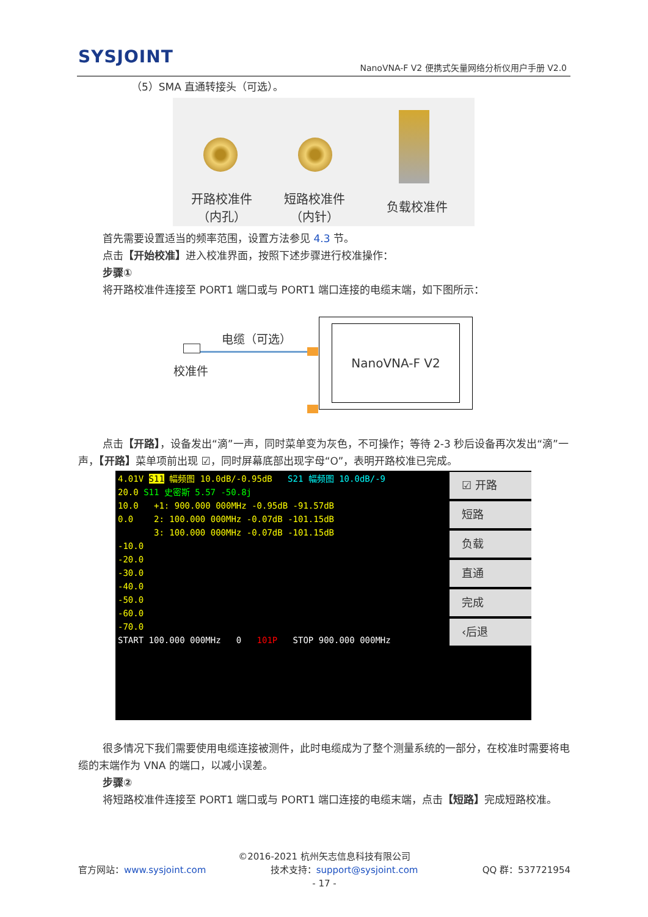SYSJOINT
NanoVNA-F V2 便携式矢量网络分析仪用户手册 V2.0
（5）SMA 直通转接头（可选）。
开路校准件
（内孔）
短路校准件
（内针）
负载校准件
首先需要设置适当的频率范围，设置方法参见 4.3 节。
点击【开始校准】进入校准界面，按照下述步骤进行校准操作：
步骤①
将开路校准件连接至 PORT1 端口或与 PORT1 端口连接的电缆末端，如下图所示：
电缆（可选）
校准件
NanoVNA-F V2
点击【开路】，设备发出“滴”一声，同时菜单变为灰色，不可操作；等待 2-3 秒后设备再次发出“滴”一声，【开路】菜单项前出现 ☑，同时屏幕底部出现字母“O”，表明开路校准已完成。
4.01V S11 幅频图 10.0dB/-0.95dB S21 幅频图 10.0dB/-9
20.0 S11 史密斯 5.57 -50.8j
10.0 +1: 900.000 000MHz -0.95dB -91.57dB
0.0 2: 100.000 000MHz -0.07dB -101.15dB
3: 100.000 000MHz -0.07dB -101.15dB
-10.0
-20.0
-30.0
-40.0
-50.0
-60.0
-70.0
START 100.000 000MHz 0 101P STOP 900.000 000MHz
☑ 开路
短路
负载
直通
完成
‹后退
很多情况下我们需要使用电缆连接被测件，此时电缆成为了整个测量系统的一部分，在校准时需要将电缆的末端作为 VNA 的端口，以减小误差。
步骤②
将短路校准件连接至 PORT1 端口或与 PORT1 端口连接的电缆末端，点击【短路】完成短路校准。
©2016-2021 杭州矢志信息科技有限公司
官方网站：www.sysjoint.com 技术支持：support@sysjoint.com QQ 群：537721954
- 17 -